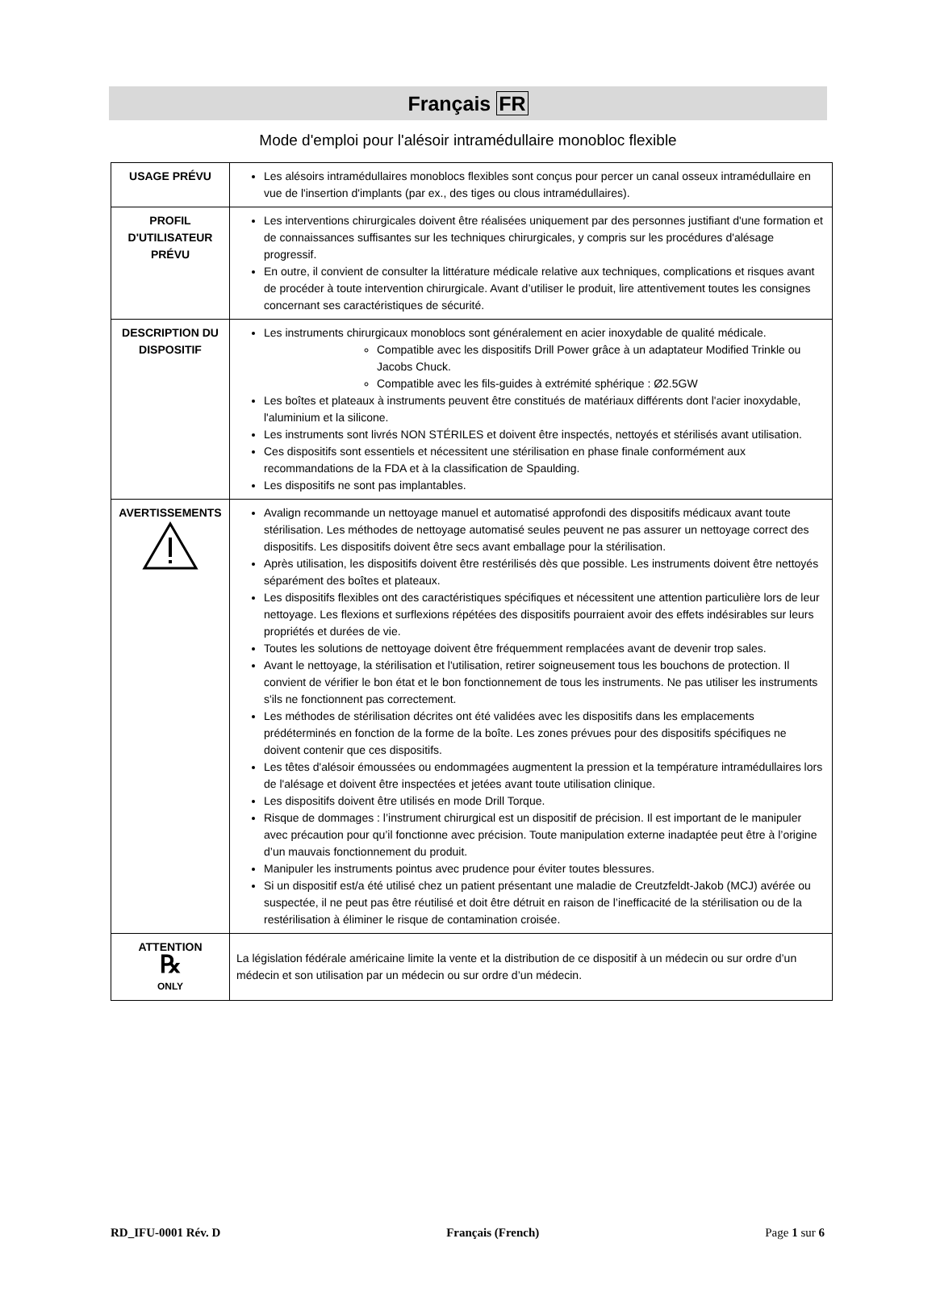Français FR
Mode d'emploi pour l'alésoir intramédullaire monobloc flexible
| USAGE PRÉVU | Les alésoirs intramédullaires monoblocs flexibles sont conçus pour percer un canal osseux intramédullaire en vue de l'insertion d'implants (par ex., des tiges ou clous intramédullaires). |
| PROFIL D'UTILISATEUR PRÉVU | Les interventions chirurgicales doivent être réalisées uniquement par des personnes justifiant d'une formation et de connaissances suffisantes sur les techniques chirurgicales, y compris sur les procédures d'alésage progressif. En outre, il convient de consulter la littérature médicale relative aux techniques, complications et risques avant de procéder à toute intervention chirurgicale. Avant d’utiliser le produit, lire attentivement toutes les consignes concernant ses caractéristiques de sécurité. |
| DESCRIPTION DU DISPOSITIF | Les instruments chirurgicaux monoblocs sont généralement en acier inoxydable de qualité médicale. Compatible avec les dispositifs Drill Power grâce à un adaptateur Modified Trinkle ou Jacobs Chuck. Compatible avec les fils-guides à extrémité sphérique : Ø2.5GW Les boîtes et plateaux à instruments peuvent être constitués de matériaux différents dont l'acier inoxydable, l'aluminium et la silicone. Les instruments sont livrés NON STÉRILES et doivent être inspectés, nettoyés et stérilisés avant utilisation. Ces dispositifs sont essentiels et nécessitent une stérilisation en phase finale conformément aux recommandations de la FDA et à la classification de Spaulding. Les dispositifs ne sont pas implantables. |
| AVERTISSEMENTS | Avalign recommande un nettoyage manuel et automatisé approfondi des dispositifs médicaux avant toute stérilisation. Les méthodes de nettoyage automatisé seules peuvent ne pas assurer un nettoyage correct des dispositifs. Les dispositifs doivent être secs avant emballage pour la stérilisation. Après utilisation, les dispositifs doivent être restérilisés dès que possible. Les instruments doivent être nettoyés séparément des boîtes et plateaux. Les dispositifs flexibles ont des caractéristiques spécifiques et nécessitent une attention particulière lors de leur nettoyage. Les flexions et surflexions répétées des dispositifs pourraient avoir des effets indésirables sur leurs propriétés et durées de vie. Toutes les solutions de nettoyage doivent être fréquemment remplacées avant de devenir trop sales. Avant le nettoyage, la stérilisation et l'utilisation, retirer soigneusement tous les bouchons de protection. Il convient de vérifier le bon état et le bon fonctionnement de tous les instruments. Ne pas utiliser les instruments s'ils ne fonctionnent pas correctement. Les méthodes de stérilisation décrites ont été validées avec les dispositifs dans les emplacements prédéterminés en fonction de la forme de la boîte. Les zones prévues pour des dispositifs spécifiques ne doivent contenir que ces dispositifs. Les têtes d'alésoir émoussées ou endommagées augmentent la pression et la température intramédullaires lors de l'alésage et doivent être inspectées et jetées avant toute utilisation clinique. Les dispositifs doivent être utilisés en mode Drill Torque. Risque de dommages : l’instrument chirurgical est un dispositif de précision. Il est important de le manipuler avec précaution pour qu’il fonctionne avec précision. Toute manipulation externe inadaptée peut être à l’origine d’un mauvais fonctionnement du produit. Manipuler les instruments pointus avec prudence pour éviter toutes blessures. Si un dispositif est/a été utilisé chez un patient présentant une maladie de Creutzfeldt-Jakob (MCJ) avérée ou suspectée, il ne peut pas être réutilisé et doit être détruit en raison de l’inefficacité de la stérilisation ou de la restérilisation à éliminer le risque de contamination croisée. |
| ATTENTION ℞ ONLY | La législation fédérale américaine limite la vente et la distribution de ce dispositif à un médecin ou sur ordre d’un médecin et son utilisation par un médecin ou sur ordre d’un médecin. |
RD_IFU-0001 Rév. D Français (French) Page 1 sur 6